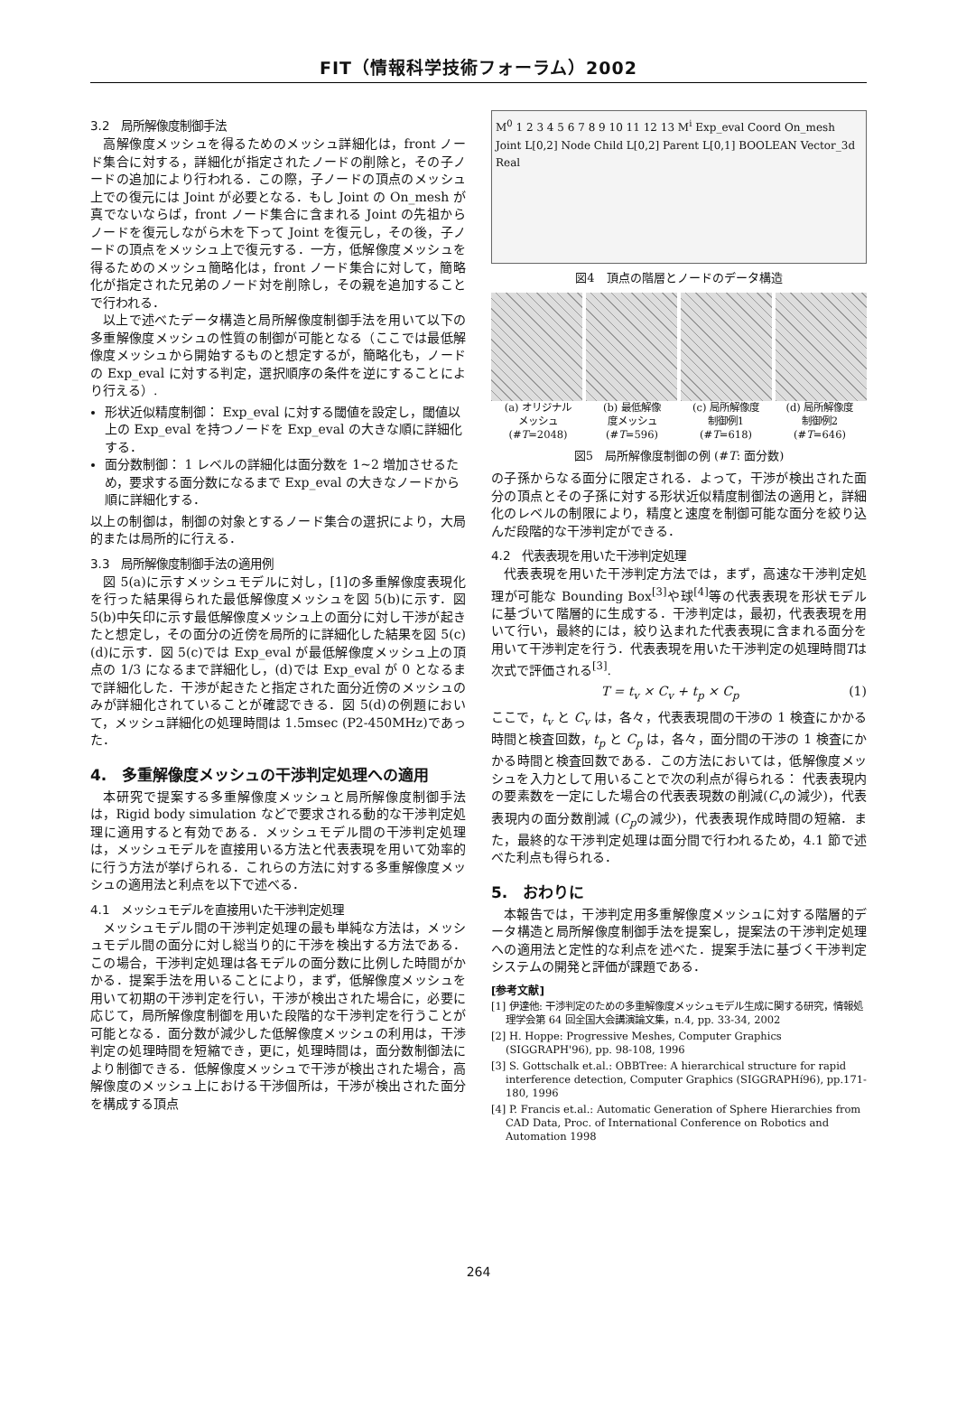FIT（情報科学技術フォーラム）2002
3.2　局所解像度制御手法
高解像度メッシュを得るためのメッシュ詳細化は，front ノード集合に対する，詳細化が指定されたノードの削除と，その子ノードの追加により行われる．この際，子ノードの頂点のメッシュ上での復元には Joint が必要となる．もし Joint の On_mesh が真でないならば，front ノード集合に含まれる Joint の先祖からノードを復元しながら木を下って Joint を復元し，その後，子ノードの頂点をメッシュ上で復元する．一方，低解像度メッシュを得るためのメッシュ簡略化は，front ノード集合に対して，簡略化が指定された兄弟のノード対を削除し，その親を追加することで行われる．
以上で述べたデータ構造と局所解像度制御手法を用いて以下の多重解像度メッシュの性質の制御が可能となる（ここでは最低解像度メッシュから開始するものと想定するが，簡略化も，ノードの Exp_eval に対する判定，選択順序の条件を逆にすることにより行える）.
形状近似精度制御： Exp_eval に対する閾値を設定し，閾値以上の Exp_eval を持つノードを Exp_eval の大きな順に詳細化する．
面分数制御： 1 レベルの詳細化は面分数を 1~2 増加させるため，要求する面分数になるまで Exp_eval の大きなノードから順に詳細化する．
以上の制御は，制御の対象とするノード集合の選択により，大局的または局所的に行える．
3.3　局所解像度制御手法の適用例
図 5(a)に示すメッシュモデルに対し，[1]の多重解像度表現化を行った結果得られた最低解像度メッシュを図 5(b)に示す．図 5(b)中矢印に示す最低解像度メッシュ上の面分に対し干渉が起きたと想定し，その面分の近傍を局所的に詳細化した結果を図 5(c)(d)に示す．図 5(c)では Exp_eval が最低解像度メッシュ上の頂点の 1/3 になるまで詳細化し，(d)では Exp_eval が 0 となるまで詳細化した．干渉が起きたと指定された面分近傍のメッシュのみが詳細化されていることが確認できる．図 5(d)の例題において，メッシュ詳細化の処理時間は 1.5msec (P2-450MHz)であった．
4.　多重解像度メッシュの干渉判定処理への適用
本研究で提案する多重解像度メッシュと局所解像度制御手法は，Rigid body simulation などで要求される動的な干渉判定処理に適用すると有効である．メッシュモデル間の干渉判定処理は，メッシュモデルを直接用いる方法と代表表現を用いて効率的に行う方法が挙げられる．これらの方法に対する多重解像度メッシュの適用法と利点を以下で述べる．
4.1　メッシュモデルを直接用いた干渉判定処理
メッシュモデル間の干渉判定処理の最も単純な方法は，メッシュモデル間の面分に対し総当り的に干渉を検出する方法である．この場合，干渉判定処理は各モデルの面分数に比例した時間がかかる．提案手法を用いることにより，まず，低解像度メッシュを用いて初期の干渉判定を行い，干渉が検出された場合に，必要に応じて，局所解像度制御を用いた段階的な干渉判定を行うことが可能となる．面分数が減少した低解像度メッシュの利用は，干渉判定の処理時間を短縮でき，更に，処理時間は，面分数制御法により制御できる．低解像度メッシュで干渉が検出された場合，高解像度のメッシュ上における干渉個所は，干渉が検出された面分を構成する頂点
M<sup>0</sup> 1 2 3 4 5 6 7 8 9 10 11 12 13 M<sup>i</sup> Exp_eval Coord On_mesh Joint L[0,2] Node Child L[0,2] Parent L[0,1] BOOLEAN Vector_3d Real
図4　頂点の階層とノードのデータ構造
(a) オリジナル
メッシュ
(#T=2048)
(b) 最低解像
度メッシュ
(#T=596)
(c) 局所解像度
制御例1
(#T=618)
(d) 局所解像度
制御例2
(#T=646)
図5　局所解像度制御の例 (#T: 面分数)
の子孫からなる面分に限定される．よって，干渉が検出された面分の頂点とその子孫に対する形状近似精度制御法の適用と，詳細化のレベルの制限により，精度と速度を制御可能な面分を絞り込んだ段階的な干渉判定ができる．
4.2　代表表現を用いた干渉判定処理
代表表現を用いた干渉判定方法では，まず，高速な干渉判定処理が可能な Bounding Box<sup>[3]</sup>や球<sup>[4]</sup>等の代表表現を形状モデルに基づいて階層的に生成する．干渉判定は，最初，代表表現を用いて行い，最終的には，絞り込まれた代表表現に含まれる面分を用いて干渉判定を行う．代表表現を用いた干渉判定の処理時間Tは次式で評価される<sup>[3]</sup>.
T = t<sub>v</sub> × C<sub>v</sub> + t<sub>p</sub> × C<sub>p</sub> (1)
ここで，t<sub>v</sub> と C<sub>v</sub> は，各々，代表表現間の干渉の 1 検査にかかる時間と検査回数，t<sub>p</sub> と C<sub>p</sub> は，各々，面分間の干渉の 1 検査にかかる時間と検査回数である．この方法においては，低解像度メッシュを入力として用いることで次の利点が得られる： 代表表現内の要素数を一定にした場合の代表表現数の削減(C<sub>v</sub>の減少)，代表表現内の面分数削減 (C<sub>p</sub>の減少)，代表表現作成時間の短縮．また，最終的な干渉判定処理は面分間で行われるため，4.1 節で述べた利点も得られる．
5.　おわりに
本報告では，干渉判定用多重解像度メッシュに対する階層的データ構造と局所解像度制御手法を提案し，提案法の干渉判定処理への適用法と定性的な利点を述べた．提案手法に基づく干渉判定システムの開発と評価が課題である．
[参考文献]
[1] 伊達他: 干渉判定のための多重解像度メッシュモデル生成に関する研究，情報処理学会第 64 回全国大会講演論文集，n.4, pp. 33-34, 2002
[2] H. Hoppe: Progressive Meshes, Computer Graphics (SIGGRAPH'96), pp. 98-108, 1996
[3] S. Gottschalk et.al.: OBBTree: A hierarchical structure for rapid interference detection, Computer Graphics (SIGGRAPHí96), pp.171-180, 1996
[4] P. Francis et.al.: Automatic Generation of Sphere Hierarchies from CAD Data, Proc. of International Conference on Robotics and Automation 1998
264